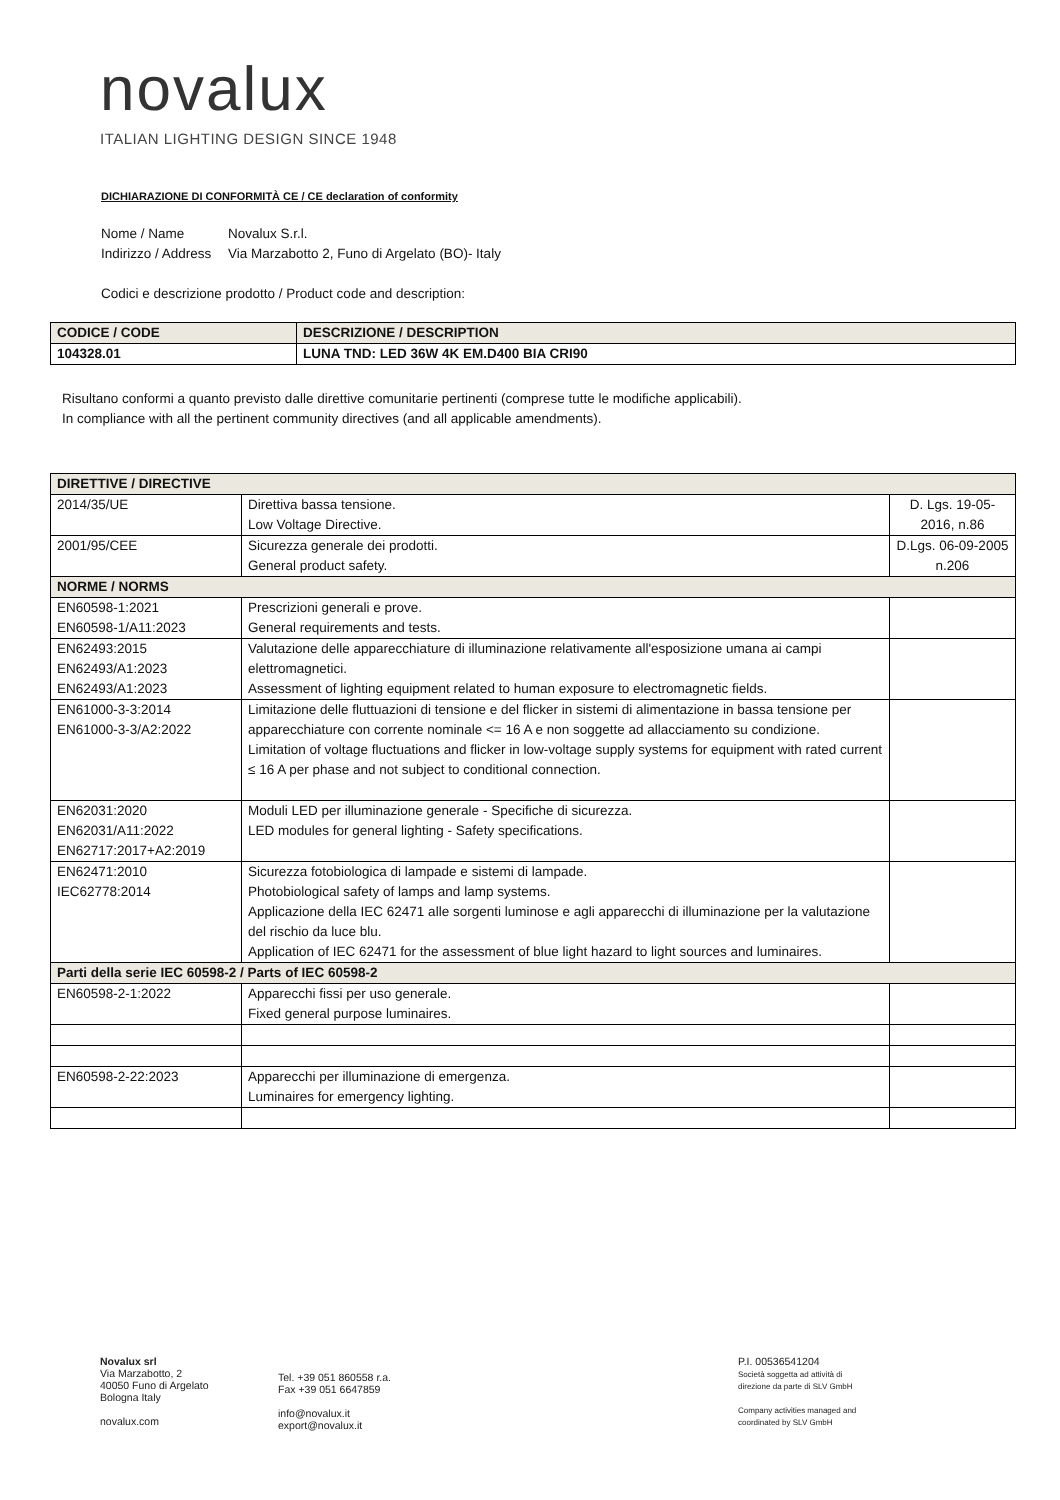novalux
ITALIAN LIGHTING DESIGN SINCE 1948
DICHIARAZIONE DI CONFORMITÀ CE / CE declaration of conformity
Nome / Name Novalux S.r.l.
Indirizzo / Address Via Marzabotto 2, Funo di Argelato (BO)- Italy
Codici e descrizione prodotto / Product code and description:
| CODICE / CODE | DESCRIZIONE / DESCRIPTION |
| --- | --- |
| 104328.01 | LUNA TND: LED 36W 4K EM.D400 BIA CRI90 |
Risultano conformi a quanto previsto dalle direttive comunitarie pertinenti (comprese tutte le modifiche applicabili).
In compliance with all the pertinent community directives (and all applicable amendments).
| DIRETTIVE / DIRECTIVE | | |
| 2014/35/UE | Direttiva bassa tensione. Low Voltage Directive. | D. Lgs. 19-05-2016, n.86 |
| 2001/95/CEE | Sicurezza generale dei prodotti. General product safety. | D.Lgs. 06-09-2005 n.206 |
| NORME / NORMS | | |
| EN60598-1:2021 EN60598-1/A11:2023 | Prescrizioni generali e prove. General requirements and tests. | |
| EN62493:2015 EN62493/A1:2023 EN62493/A1:2023 | Valutazione delle apparecchiature di illuminazione relativamente all'esposizione umana ai campi elettromagnetici. Assessment of lighting equipment related to human exposure to electromagnetic fields. | |
| EN61000-3-3:2014 EN61000-3-3/A2:2022 | Limitazione delle fluttuazioni di tensione e del flicker in sistemi di alimentazione in bassa tensione per apparecchiature con corrente nominale <= 16 A e non soggette ad allacciamento su condizione. Limitation of voltage fluctuations and flicker in low-voltage supply systems for equipment with rated current ≤ 16 A per phase and not subject to conditional connection. | |
| EN62031:2020 EN62031/A11:2022 EN62717:2017+A2:2019 | Moduli LED per illuminazione generale - Specifiche di sicurezza. LED modules for general lighting - Safety specifications. | |
| EN62471:2010 IEC62778:2014 | Sicurezza fotobiologica di lampade e sistemi di lampade. Photobiological safety of lamps and lamp systems. Applicazione della IEC 62471 alle sorgenti luminose e agli apparecchi di illuminazione per la valutazione del rischio da luce blu. Application of IEC 62471 for the assessment of blue light hazard to light sources and luminaires. | |
| Parti della serie IEC 60598-2 / Parts of IEC 60598-2 | | |
| EN60598-2-1:2022 | Apparecchi fissi per uso generale. Fixed general purpose luminaires. | |
| EN60598-2-22:2023 | Apparecchi per illuminazione di emergenza. Luminaires for emergency lighting. | |
Novalux srl
Via Marzabotto, 2
40050 Funo di Argelato
Bologna Italy
novalux.com
Tel. +39 051 860558 r.a.
Fax +39 051 6647859
info@novalux.it
export@novalux.it
P.I. 00536541204
Società soggetta ad attività di
direzione da parte di SLV GmbH
Company activities managed and
coordinated by SLV GmbH